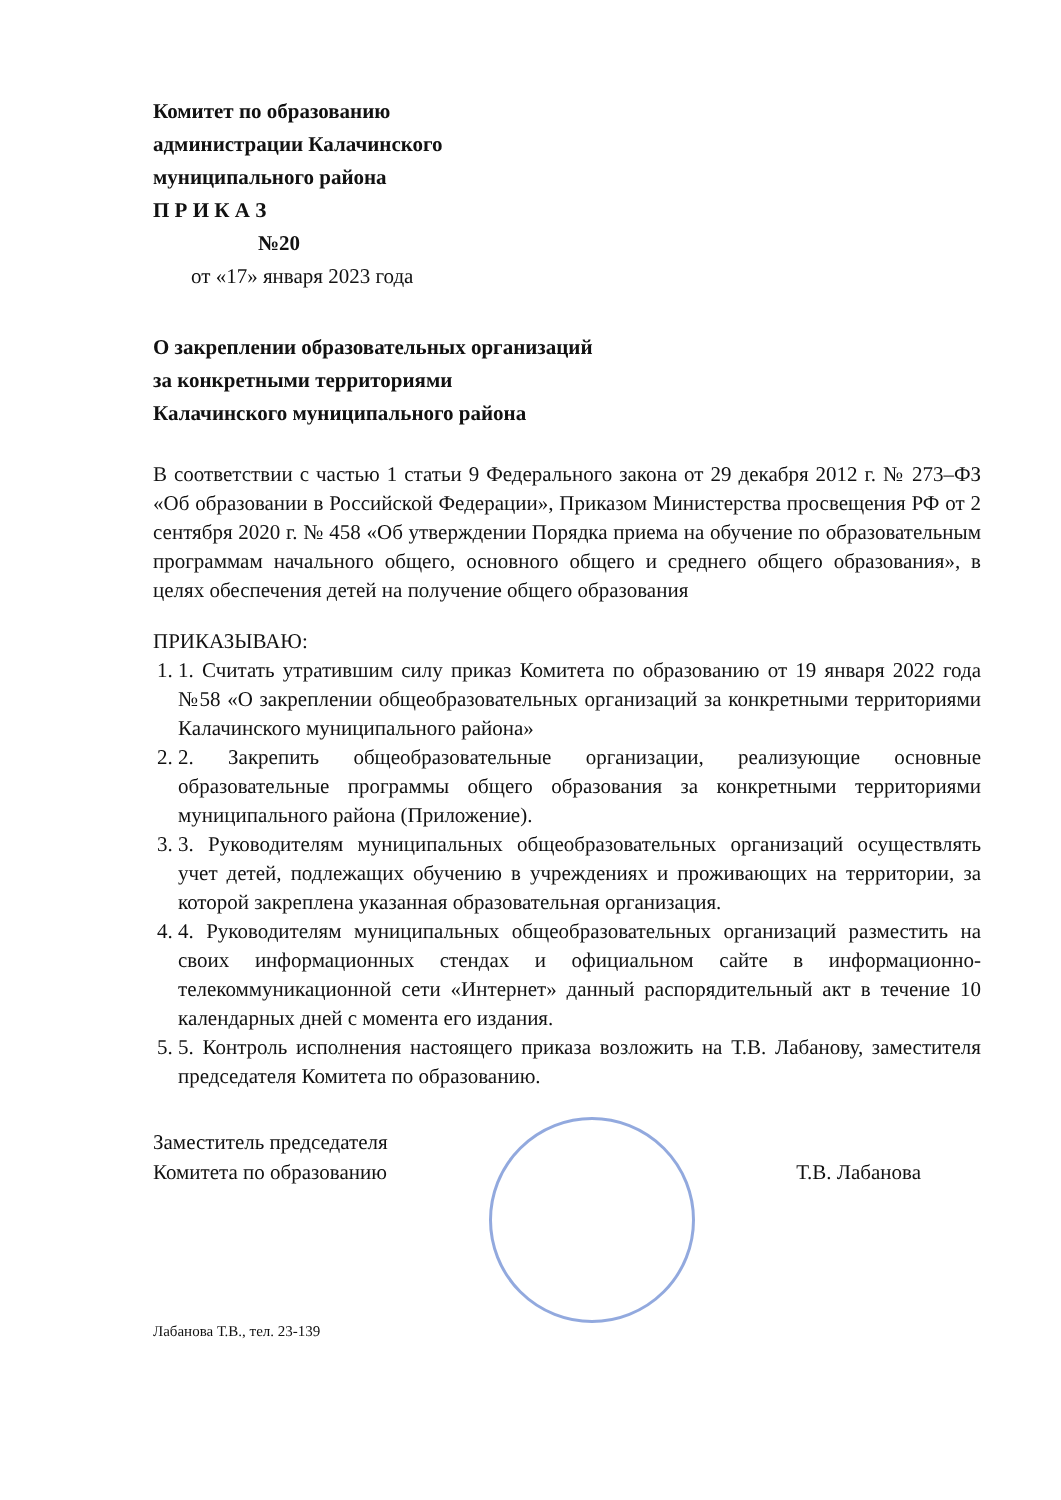Комитет по образованию
администрации Калачинского
муниципального района
П Р И К А З
№20
от «17» января 2023 года
О закреплении образовательных организаций
за конкретными территориями
Калачинского муниципального района
В соответствии с частью 1 статьи 9 Федерального закона от 29 декабря 2012 г. № 273–ФЗ «Об образовании в Российской Федерации», Приказом Министерства просвещения РФ от 2 сентября 2020 г. № 458 «Об утверждении Порядка приема на обучение по образовательным программам начального общего, основного общего и среднего общего образования», в целях обеспечения детей на получение общего образования
ПРИКАЗЫВАЮ:
1. 1. Считать утратившим силу приказ Комитета по образованию от 19 января 2022 года №58 «О закреплении общеобразовательных организаций за конкретными территориями Калачинского муниципального района»
2. 2. Закрепить общеобразовательные организации, реализующие основные образовательные программы общего образования за конкретными территориями муниципального района (Приложение).
3. 3. Руководителям муниципальных общеобразовательных организаций осуществлять учет детей, подлежащих обучению в учреждениях и проживающих на территории, за которой закреплена указанная образовательная организация.
4. 4. Руководителям муниципальных общеобразовательных организаций разместить на своих информационных стендах и официальном сайте в информационно-телекоммуникационной сети «Интернет» данный распорядительный акт в течение 10 календарных дней с момента его издания.
5. 5. Контроль исполнения настоящего приказа возложить на Т.В. Лабанову, заместителя председателя Комитета по образованию.
Заместитель председателя
Комитета по образованию
Т.В. Лабанова
Лабанова Т.В., тел. 23-139